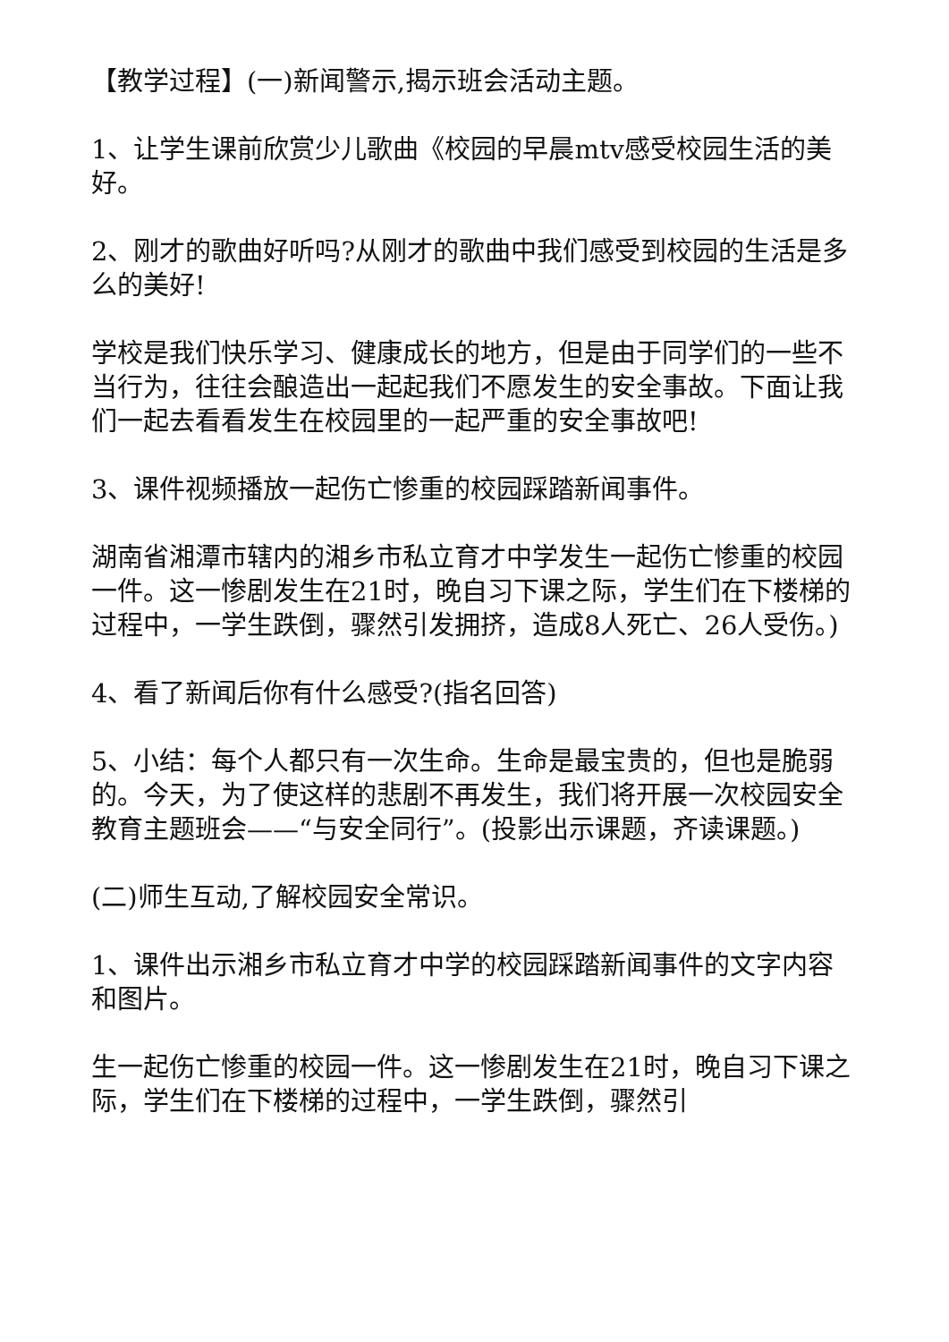【教学过程】(一)新闻警示,揭示班会活动主题。
1、让学生课前欣赏少儿歌曲《校园的早晨mtv感受校园生活的美好。
2、刚才的歌曲好听吗?从刚才的歌曲中我们感受到校园的生活是多么的美好!
学校是我们快乐学习、健康成长的地方，但是由于同学们的一些不当行为，往往会酿造出一起起我们不愿发生的安全事故。下面让我们一起去看看发生在校园里的一起严重的安全事故吧!
3、课件视频播放一起伤亡惨重的校园踩踏新闻事件。
湖南省湘潭市辖内的湘乡市私立育才中学发生一起伤亡惨重的校园一件。这一惨剧发生在21时，晚自习下课之际，学生们在下楼梯的过程中，一学生跌倒，骤然引发拥挤，造成8人死亡、26人受伤。)
4、看了新闻后你有什么感受?(指名回答)
5、小结：每个人都只有一次生命。生命是最宝贵的，但也是脆弱的。今天，为了使这样的悲剧不再发生，我们将开展一次校园安全教育主题班会——“与安全同行”。(投影出示课题，齐读课题。)
(二)师生互动,了解校园安全常识。
1、课件出示湘乡市私立育才中学的校园踩踏新闻事件的文字内容和图片。
生一起伤亡惨重的校园一件。这一惨剧发生在21时，晚自习下课之际，学生们在下楼梯的过程中，一学生跌倒，骤然引